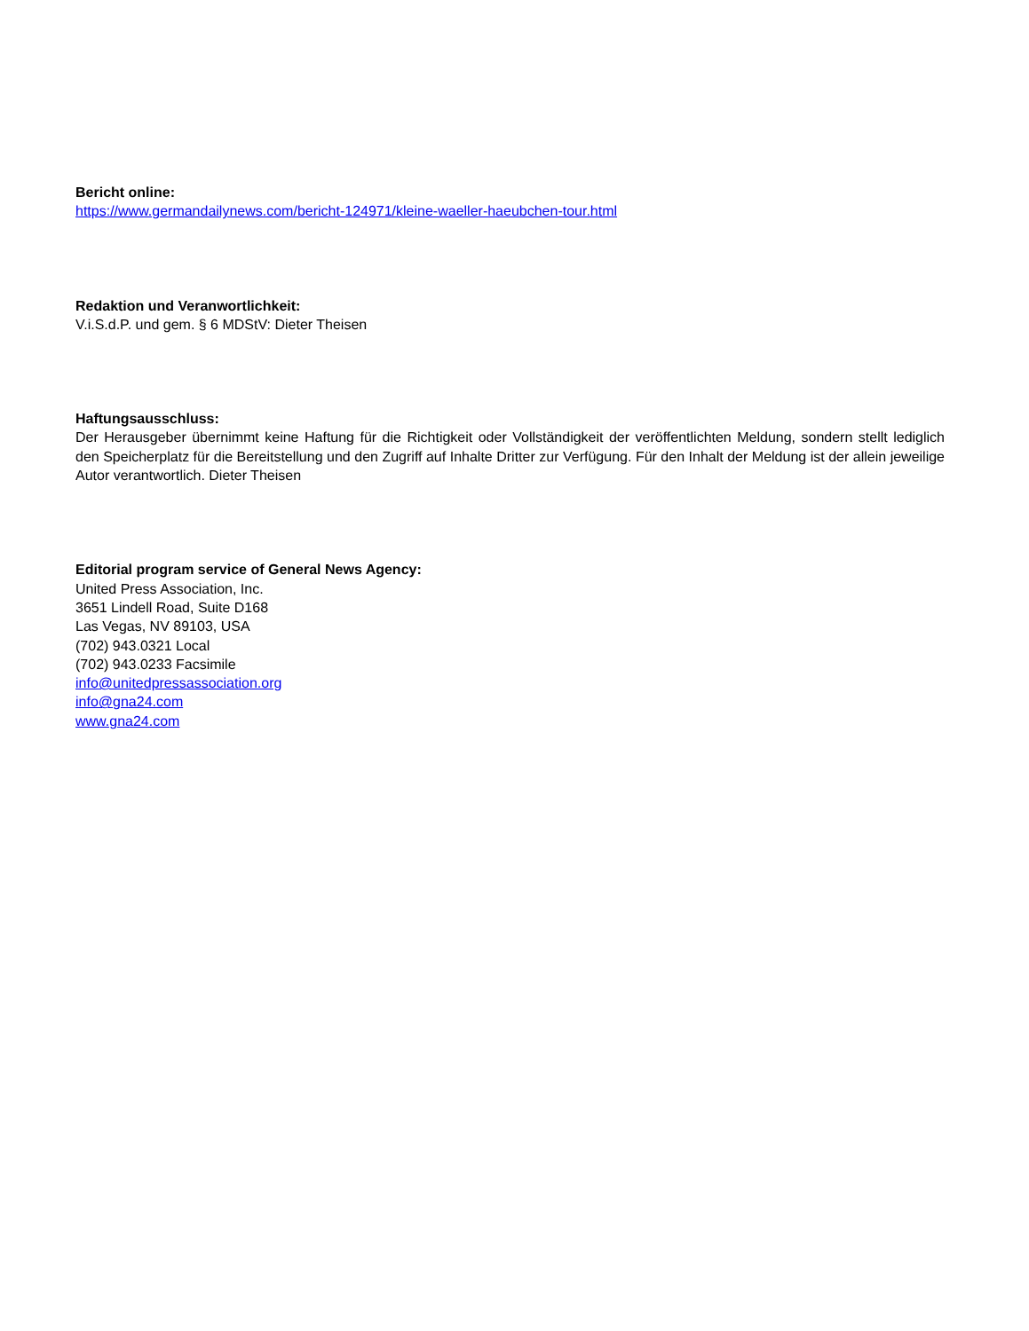Bericht online:
https://www.germandailynews.com/bericht-124971/kleine-waeller-haeubchen-tour.html
Redaktion und Veranwortlichkeit:
V.i.S.d.P. und gem. § 6 MDStV: Dieter Theisen
Haftungsausschluss:
Der Herausgeber übernimmt keine Haftung für die Richtigkeit oder Vollständigkeit der veröffentlichten Meldung, sondern stellt lediglich den Speicherplatz für die Bereitstellung und den Zugriff auf Inhalte Dritter zur Verfügung. Für den Inhalt der Meldung ist der allein jeweilige Autor verantwortlich. Dieter Theisen
Editorial program service of General News Agency:
United Press Association, Inc.
3651 Lindell Road, Suite D168
Las Vegas, NV 89103, USA
(702) 943.0321 Local
(702) 943.0233 Facsimile
info@unitedpressassociation.org
info@gna24.com
www.gna24.com